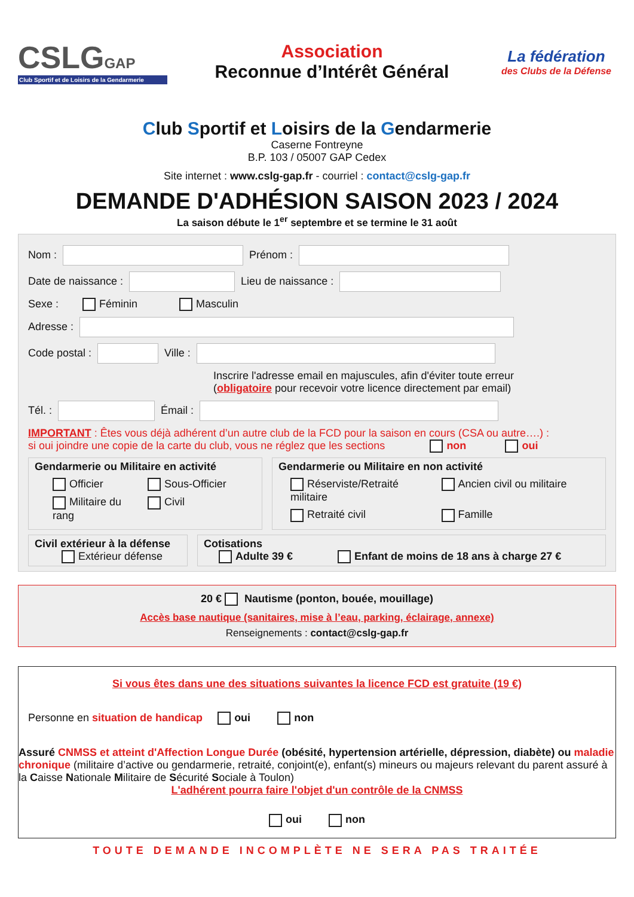CSLGGAP
Club Sportif et de Loisirs de la Gendarmerie
Association
Reconnue d’Intérêt Général
La fédération
des Clubs de la Défense
Club Sportif et Loisirs de la Gendarmerie
Caserne Fontreyne
B.P. 103 / 05007 GAP Cedex
Site internet : www.cslg-gap.fr - courriel : contact@cslg-gap.fr
DEMANDE D'ADHÉSION SAISON 2023 / 2024
La saison débute le 1<sup>er</sup> septembre et se termine le 31 août
Nom :
Prénom :
Date de naissance :
Lieu de naissance :
Sexe : Féminin Masculin
Adresse :
Code postal :
Ville :
Inscrire l'adresse email en majuscules, afin d'éviter toute erreur
(obligatoire pour recevoir votre licence directement par email)
Tél. :
Émail :
IMPORTANT : Êtes vous déjà adhérent d’un autre club de la FCD pour la saison en cours (CSA ou autre….) :
si oui joindre une copie de la carte du club, vous ne réglez que les sections non oui
Gendarmerie ou Militaire en activité
Officier Sous-Officier Militaire du rang Civil
Gendarmerie ou Militaire en non activité
Réserviste/Retraité militaire Ancien civil ou militaire Retraité civil Famille
Civil extérieur à la défense
Extérieur défense
Cotisations
Adulte 39 € Enfant de moins de 18 ans à charge 27 €
20 € Nautisme (ponton, bouée, mouillage)
Accès base nautique (sanitaires, mise à l’eau, parking, éclairage, annexe)
Renseignements : contact@cslg-gap.fr
Si vous êtes dans une des situations suivantes la licence FCD est gratuite (19 €)
Personne en situation de handicap oui non
Assuré CNMSS et atteint d'Affection Longue Durée (obésité, hypertension artérielle, dépression, diabète) ou maladie chronique (militaire d’active ou gendarmerie, retraité, conjoint(e), enfant(s) mineurs ou majeurs relevant du parent assuré à la Caisse Nationale Militaire de Sécurité Sociale à Toulon)
L'adhérent pourra faire l'objet d'un contrôle de la CNMSS
oui non
TOUTE DEMANDE INCOMPLÈTE NE SERA PAS TRAITÉE